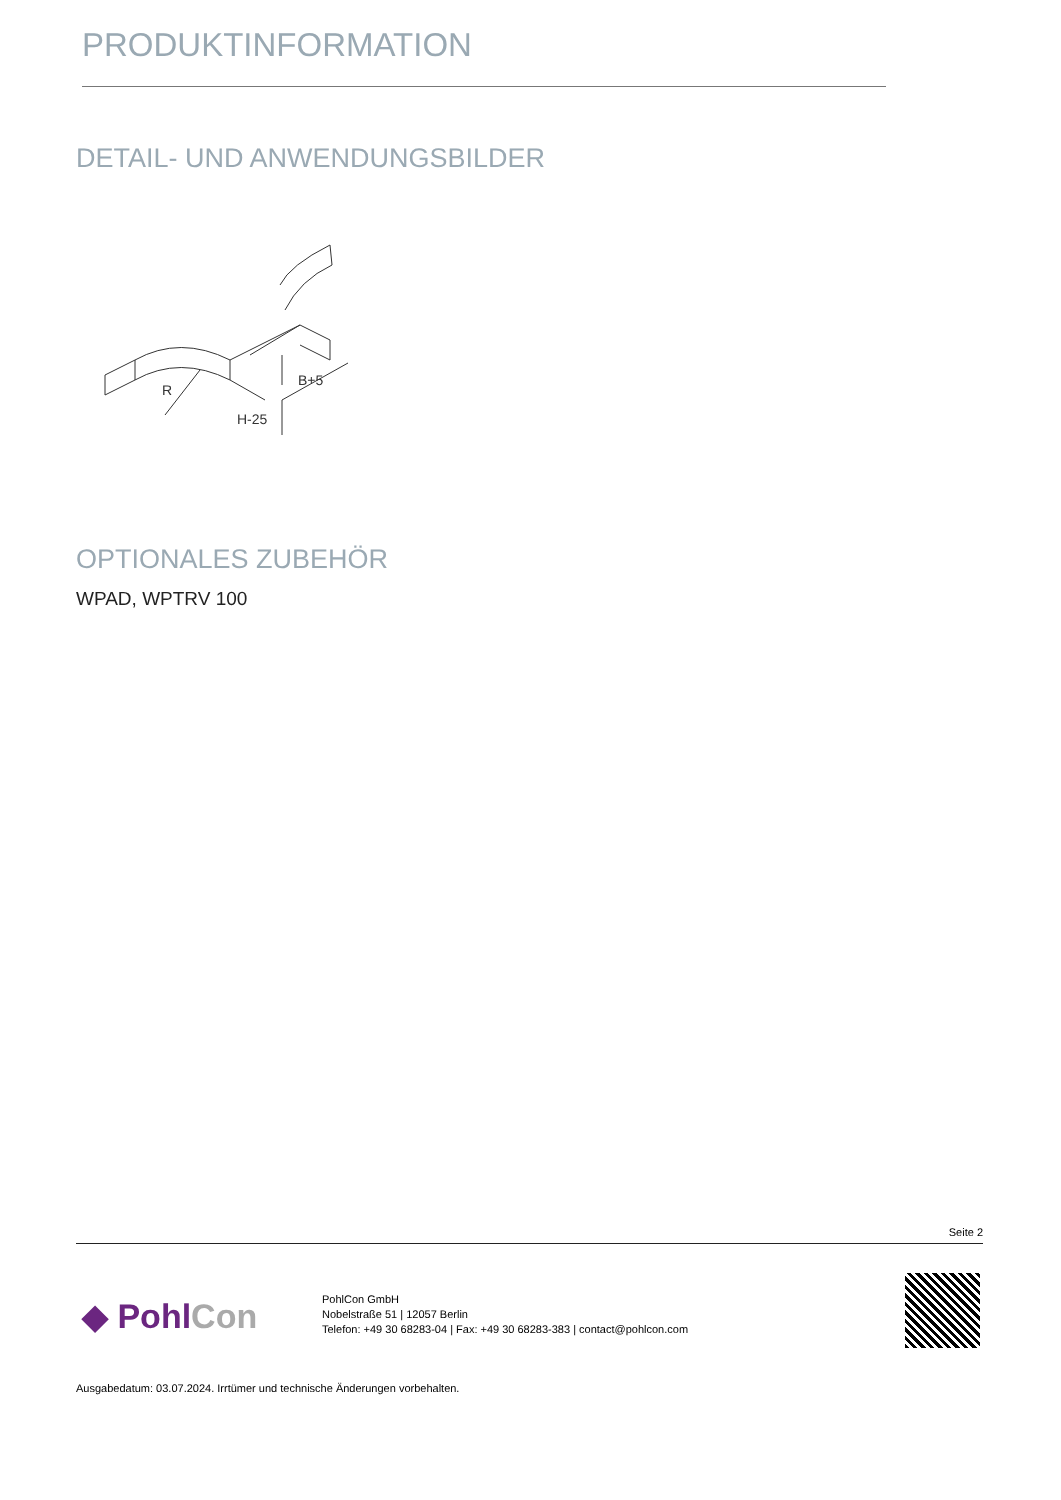PRODUKTINFORMATION
DETAIL- UND ANWENDUNGSBILDER
R
B+5
H-25
OPTIONALES ZUBEHÖR
WPAD, WPTRV 100
Seite 2
◆ PohlCon
PohlCon GmbH
Nobelstraße 51 | 12057 Berlin
Telefon: +49 30 68283-04 | Fax: +49 30 68283-383 | contact@pohlcon.com
Ausgabedatum: 03.07.2024. Irrtümer und technische Änderungen vorbehalten.